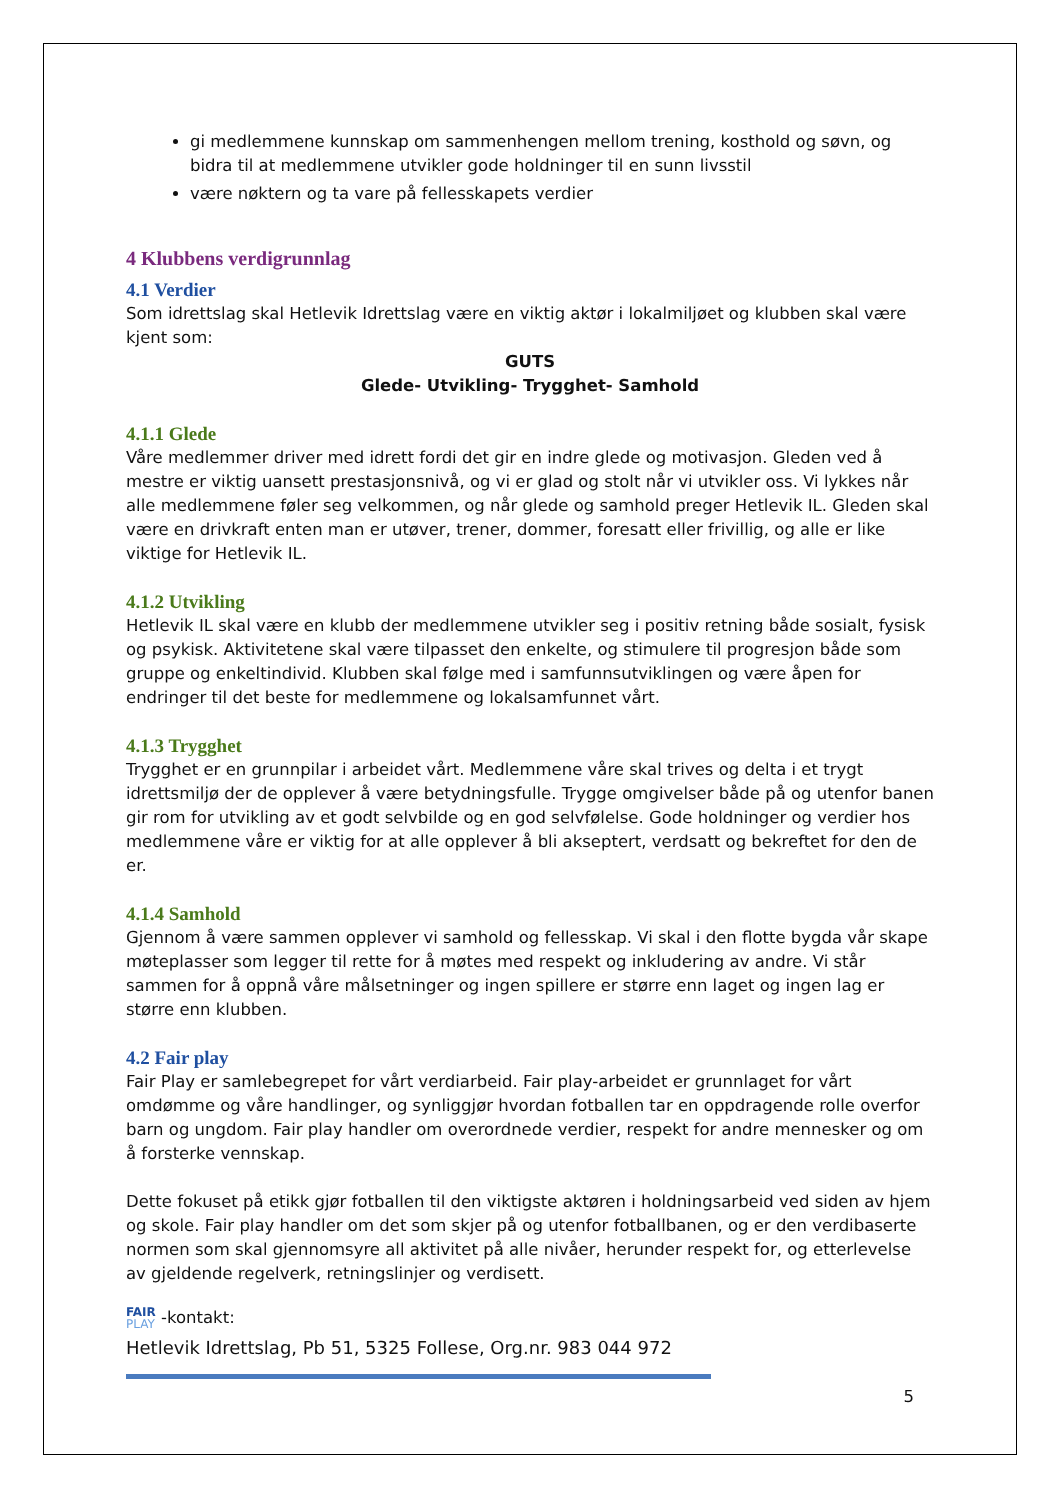gi medlemmene kunnskap om sammenhengen mellom trening, kosthold og søvn, og bidra til at medlemmene utvikler gode holdninger til en sunn livsstil
være nøktern og ta vare på fellesskapets verdier
4 Klubbens verdigrunnlag
4.1 Verdier
Som idrettslag skal Hetlevik Idrettslag være en viktig aktør i lokalmiljøet og klubben skal være kjent som:
GUTS
Glede- Utvikling- Trygghet- Samhold
4.1.1 Glede
Våre medlemmer driver med idrett fordi det gir en indre glede og motivasjon. Gleden ved å mestre er viktig uansett prestasjonsnivå, og vi er glad og stolt når vi utvikler oss. Vi lykkes når alle medlemmene føler seg velkommen, og når glede og samhold preger Hetlevik IL. Gleden skal være en drivkraft enten man er utøver, trener, dommer, foresatt eller frivillig, og alle er like viktige for Hetlevik IL.
4.1.2 Utvikling
Hetlevik IL skal være en klubb der medlemmene utvikler seg i positiv retning både sosialt, fysisk og psykisk. Aktivitetene skal være tilpasset den enkelte, og stimulere til progresjon både som gruppe og enkeltindivid. Klubben skal følge med i samfunnsutviklingen og være åpen for endringer til det beste for medlemmene og lokalsamfunnet vårt.
4.1.3 Trygghet
Trygghet er en grunnpilar i arbeidet vårt. Medlemmene våre skal trives og delta i et trygt idrettsmiljø der de opplever å være betydningsfulle. Trygge omgivelser både på og utenfor banen gir rom for utvikling av et godt selvbilde og en god selvfølelse. Gode holdninger og verdier hos medlemmene våre er viktig for at alle opplever å bli akseptert, verdsatt og bekreftet for den de er.
4.1.4 Samhold
Gjennom å være sammen opplever vi samhold og fellesskap. Vi skal i den flotte bygda vår skape møteplasser som legger til rette for å møtes med respekt og inkludering av andre. Vi står sammen for å oppnå våre målsetninger og ingen spillere er større enn laget og ingen lag er større enn klubben.
4.2 Fair play
Fair Play er samlebegrepet for vårt verdiarbeid. Fair play-arbeidet er grunnlaget for vårt omdømme og våre handlinger, og synliggjør hvordan fotballen tar en oppdragende rolle overfor barn og ungdom. Fair play handler om overordnede verdier, respekt for andre mennesker og om å forsterke vennskap.
Dette fokuset på etikk gjør fotballen til den viktigste aktøren i holdningsarbeid ved siden av hjem og skole. Fair play handler om det som skjer på og utenfor fotballbanen, og er den verdibaserte normen som skal gjennomsyre all aktivitet på alle nivåer, herunder respekt for, og etterlevelse av gjeldende regelverk, retningslinjer og verdisett.
FAIR
PLAY -kontakt:
Hetlevik Idrettslag, Pb 51, 5325 Follese, Org.nr. 983 044 972
5